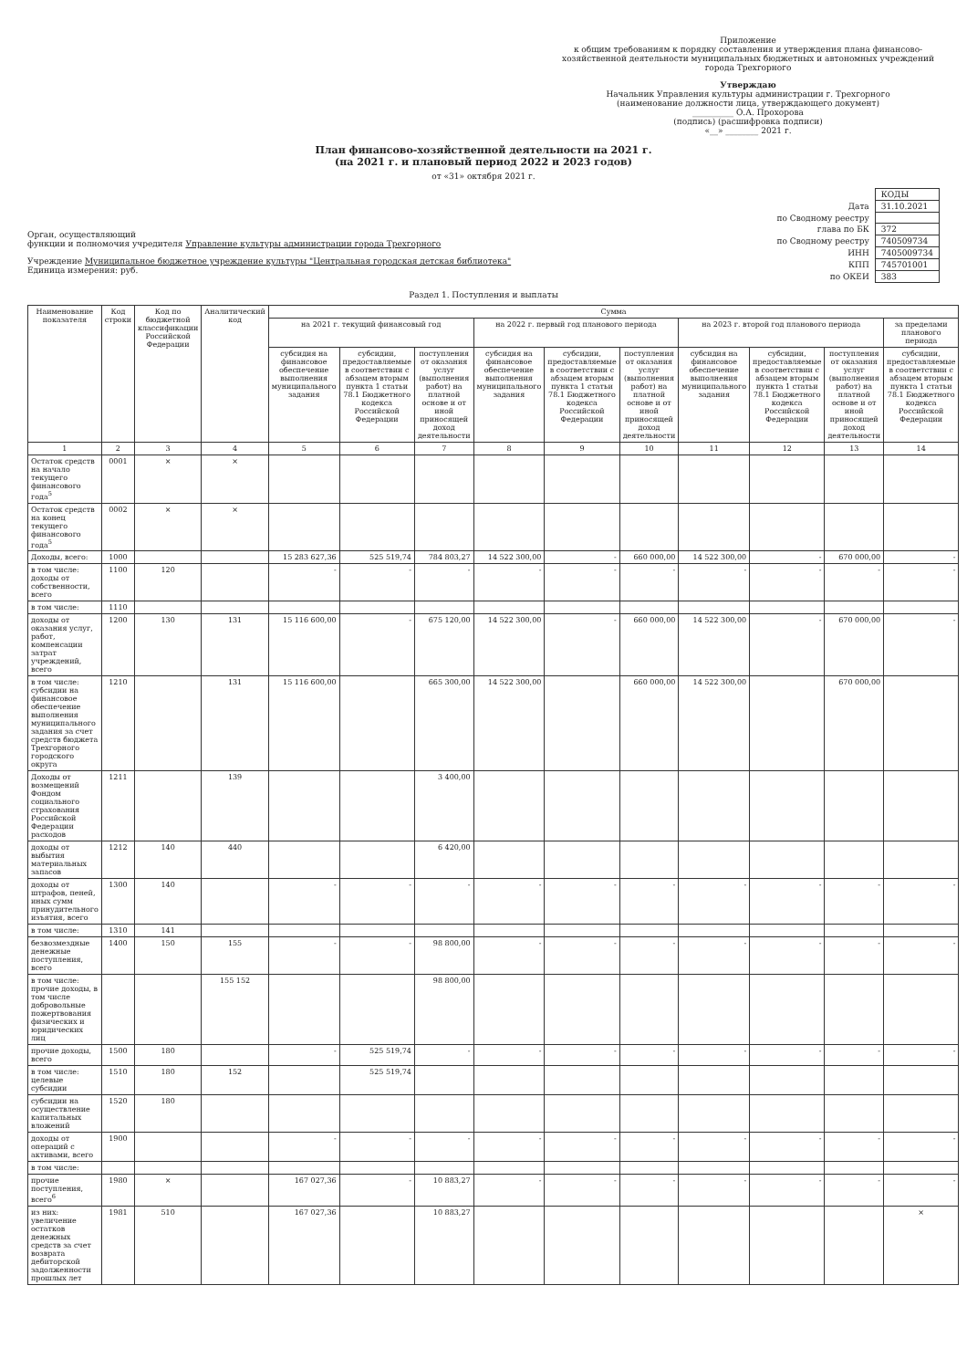Приложение
к общим требованиям к порядку составления и утверждения плана финансово-хозяйственной деятельности муниципальных бюджетных и автономных учреждений города Трехгорного
Утверждаю
Начальник Управления культуры администрации г. Трехгорного
(наименование должности лица, утверждающего документ)
__________ О.А. Прохорова
(подпись) (расшифровка подписи)
«__» ________ 2021 г.
План финансово-хозяйственной деятельности на 2021 г.
(на 2021 г. и плановый период 2022 и 2023 годов)
от «31» октября 2021 г.
Орган, осуществляющий
функции и полномочия учредителя Управление культуры администрации города Трехгорного
Учреждение Муниципальное бюджетное учреждение культуры "Центральная городская детская библиотека"
Единица измерения: руб.
| | КОДЫ |
| Дата | 31.10.2021 |
| по Сводному реестру | |
| глава по БК | 372 |
| по Сводному реестру | 740509734 |
| ИНН | 7405009734 |
| КПП | 745701001 |
| по ОКЕИ | 383 |
Раздел 1. Поступления и выплаты
| Наименование показателя | Код строки | Код по бюджетной классификации Российской Федерации | Аналитический код | Сумма | | | | | | | | | |
| --- | --- | --- | --- | --- | --- | --- | --- | --- | --- | --- | --- | --- | --- |
| | | | | на 2021 г. текущий финансовый год | | | на 2022 г. первый год планового периода | | | на 2023 г. второй год планового периода | | | за пределами планового периода |
| | | | | субсидия на финансовое обеспечение выполнения муниципального задания | субсидии, предоставляемые в соответствии с абзацем вторым пункта 1 статьи 78.1 Бюджетного кодекса Российской Федерации | поступления от оказания услуг (выполнения работ) на платной основе и от иной приносящей доход деятельности | субсидия на финансовое обеспечение выполнения муниципального задания | субсидии, предоставляемые в соответствии с абзацем вторым пункта 1 статьи 78.1 Бюджетного кодекса Российской Федерации | поступления от оказания услуг (выполнения работ) на платной основе и от иной приносящей доход деятельности | субсидия на финансовое обеспечение выполнения муниципального задания | субсидии, предоставляемые в соответствии с абзацем вторым пункта 1 статьи 78.1 Бюджетного кодекса Российской Федерации | поступления от оказания услуг (выполнения работ) на платной основе и от иной приносящей доход деятельности | субсидии, предоставляемые в соответствии с абзацем вторым пункта 1 статьи 78.1 Бюджетного кодекса Российской Федерации |
| 1 | 2 | 3 | 4 | 5 | 6 | 7 | 8 | 9 | 10 | 11 | 12 | 13 | 14 |
| Остаток средств на начало текущего финансового года<sup>5</sup> | 0001 | × | × | | | | | | | | | | |
| Остаток средств на конец текущего финансового года<sup>5</sup> | 0002 | × | × | | | | | | | | | | |
| Доходы, всего: | 1000 | | | 15 283 627,36 | 525 519,74 | 784 803,27 | 14 522 300,00 | - | 660 000,00 | 14 522 300,00 | - | 670 000,00 | - |
| в том числе: доходы от собственности, всего | 1100 | 120 | | - | - | - | - | - | - | - | - | - | - |
| в том числе: | 1110 | | | | | | | | | | | | |
| доходы от оказания услуг, работ, компенсации затрат учреждений, всего | 1200 | 130 | 131 | 15 116 600,00 | - | 675 120,00 | 14 522 300,00 | - | 660 000,00 | 14 522 300,00 | - | 670 000,00 | - |
| в том числе: субсидии на финансовое обеспечение выполнения муниципального задания за счет средств бюджета Трехгорного городского округа | 1210 | | 131 | 15 116 600,00 | | 665 300,00 | 14 522 300,00 | | 660 000,00 | 14 522 300,00 | | 670 000,00 | |
| Доходы от возмещений Фондом социального страхования Российской Федерации расходов | 1211 | | 139 | | | 3 400,00 | | | | | | | |
| доходы от выбытия материальных запасов | 1212 | 140 | 440 | | | 6 420,00 | | | | | | | |
| доходы от штрафов, пеней, иных сумм принудительного изъятия, всего | 1300 | 140 | | - | - | - | - | - | - | - | - | - | - |
| в том числе: | 1310 | 141 | | | | | | | | | | | |
| безвозмездные денежные поступления, всего | 1400 | 150 | 155 | - | - | 98 800,00 | - | - | - | - | - | - | - |
| в том числе: прочие доходы, в том числе добровольные пожертвования физических и юридических лиц | | | 155 152 | | | 98 800,00 | | | | | | | |
| прочие доходы, всего | 1500 | 180 | | - | 525 519,74 | - | - | - | - | - | - | - | - |
| в том числе: целевые субсидии | 1510 | 180 | 152 | | 525 519,74 | | | | | | | | |
| субсидии на осуществление капитальных вложений | 1520 | 180 | | | | | | | | | | | |
| доходы от операций с активами, всего | 1900 | | | - | - | - | - | - | - | - | - | - | - |
| в том числе: | | | | | | | | | | | | | |
| прочие поступления, всего<sup>6</sup> | 1980 | × | | 167 027,36 | - | 10 883,27 | - | - | - | - | - | - | - |
| из них: увеличение остатков денежных средств за счет возврата дебиторской задолженности прошлых лет | 1981 | 510 | | 167 027,36 | | 10 883,27 | | | | | | | × |